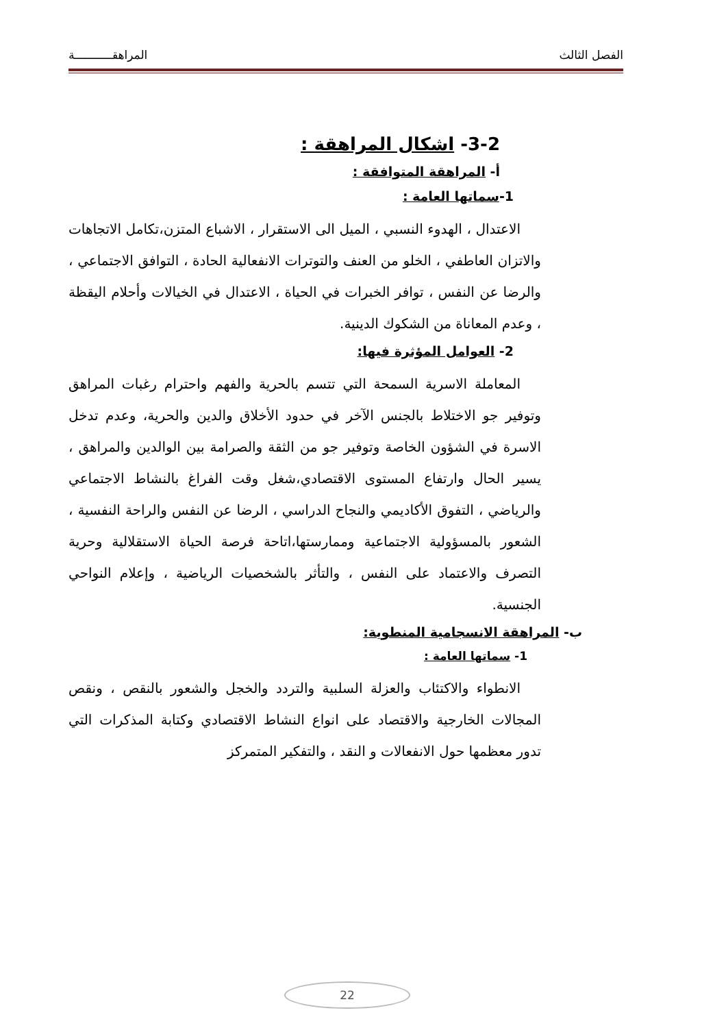الفصل الثالث المراهقـــــــــــة
3-2- اشكال المراهقة :
أ- المراهقة المتوافقة :
1-سماتها العامة :
الاعتدال ، الهدوء النسبي ، الميل الى الاستقرار ، الاشباع المتزن،تكامل الاتجاهات والاتزان العاطفي ، الخلو من العنف والتوترات الانفعالية الحادة ، التوافق الاجتماعي ، والرضا عن النفس ، توافر الخبرات في الحياة ، الاعتدال في الخيالات وأحلام اليقظة ، وعدم المعاناة من الشكوك الدينية.
2- العوامل المؤثرة فيها:
المعاملة الاسرية السمحة التي تتسم بالحرية والفهم واحترام رغبات المراهق وتوفير جو الاختلاط بالجنس الآخر في حدود الأخلاق والدين والحرية، وعدم تدخل الاسرة في الشؤون الخاصة وتوفير جو من الثقة والصرامة بين الوالدين والمراهق ، يسير الحال وارتفاع المستوى الاقتصادي،شغل وقت الفراغ بالنشاط الاجتماعي والرياضي ، التفوق الأكاديمي والنجاح الدراسي ، الرضا عن النفس والراحة النفسية ، الشعور بالمسؤولية الاجتماعية وممارستها،اتاحة فرصة الحياة الاستقلالية وحرية التصرف والاعتماد على النفس ، والتأثر بالشخصيات الرياضية ، وإعلام النواحي الجنسية.
ب- المراهقة الانسجامية المنطوية:
1- سماتها العامة :
الانطواء والاكتئاب والعزلة السلبية والتردد والخجل والشعور بالنقص ، ونقص المجالات الخارجية والاقتصاد على انواع النشاط الاقتصادي وكتابة المذكرات التي تدور معظمها حول الانفعالات و النقد ، والتفكير المتمركز
22